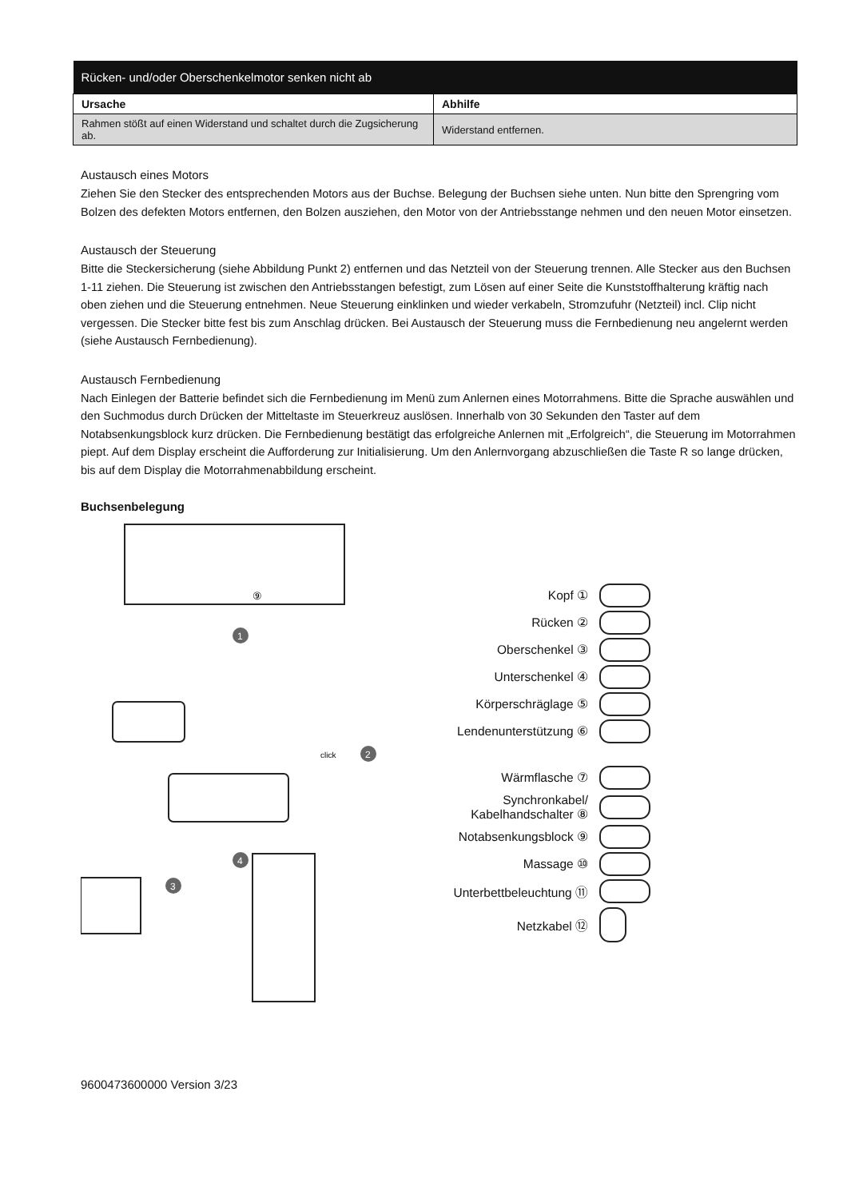| Rücken- und/oder Oberschenkelmotor senken nicht ab | |
| --- | --- |
| Ursache | Abhilfe |
| Rahmen stößt auf einen Widerstand und schaltet durch die Zugsicherung ab. | Widerstand entfernen. |
Austausch eines Motors
Ziehen Sie den Stecker des entsprechenden Motors aus der Buchse. Belegung der Buchsen siehe unten. Nun bitte den Sprengring vom Bolzen des defekten Motors entfernen, den Bolzen ausziehen, den Motor von der Antriebsstange nehmen und den neuen Motor einsetzen.
Austausch der Steuerung
Bitte die Steckersicherung (siehe Abbildung Punkt 2) entfernen und das Netzteil von der Steuerung trennen. Alle Stecker aus den Buchsen 1-11 ziehen. Die Steuerung ist zwischen den Antriebsstangen befestigt, zum Lösen auf einer Seite die Kunststoffhalterung kräftig nach oben ziehen und die Steuerung entnehmen. Neue Steuerung einklinken und wieder verkabeln, Stromzufuhr (Netzteil) incl. Clip nicht vergessen. Die Stecker bitte fest bis zum Anschlag drücken. Bei Austausch der Steuerung muss die Fernbedienung neu angelernt werden (siehe Austausch Fernbedienung).
Austausch Fernbedienung
Nach Einlegen der Batterie befindet sich die Fernbedienung im Menü zum Anlernen eines Motorrahmens. Bitte die Sprache auswählen und den Suchmodus durch Drücken der Mitteltaste im Steuerkreuz auslösen. Innerhalb von 30 Sekunden den Taster auf dem Notabsenkungsblock kurz drücken. Die Fernbedienung bestätigt das erfolgreiche Anlernen mit „Erfolgreich“, die Steuerung im Motorrahmen piept. Auf dem Display erscheint die Aufforderung zur Initialisierung. Um den Anlernvorgang abzuschließen die Taste R so lange drücken, bis auf dem Display die Motorrahmenabbildung erscheint.
Buchsenbelegung
1
2
3
4
⑨
click
Kopf ①
Rücken ②
Oberschenkel ③
Unterschenkel ④
Körperschräglage ⑤
Lendenunterstützung ⑥
Wärmflasche ⑦
Synchronkabel/
Kabelhandschalter ⑧
Notabsenkungsblock ⑨
Massage ⑩
Unterbettbeleuchtung ⑪
Netzkabel ⑫
9600473600000 Version 3/23